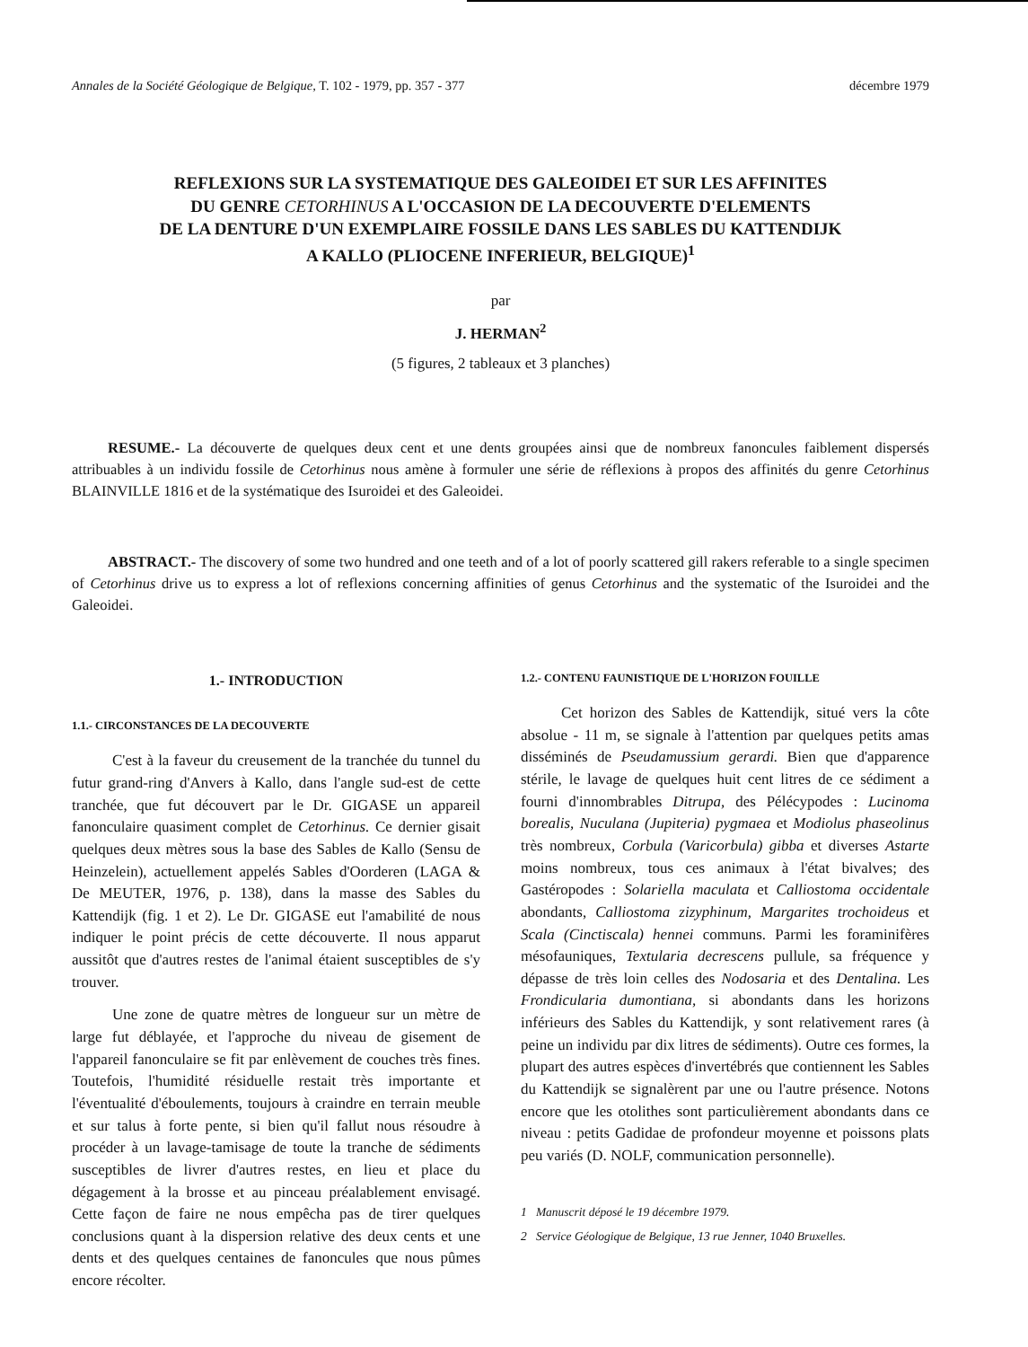Annales de la Société Géologique de Belgique, T. 102 - 1979, pp. 357 - 377 décembre 1979
REFLEXIONS SUR LA SYSTEMATIQUE DES GALEOIDEI ET SUR LES AFFINITES
DU GENRE CETORHINUS A L'OCCASION DE LA DECOUVERTE D'ELEMENTS
DE LA DENTURE D'UN EXEMPLAIRE FOSSILE DANS LES SABLES DU KATTENDIJK
A KALLO (PLIOCENE INFERIEUR, BELGIQUE)<sup>1</sup>
par
J. HERMAN<sup>2</sup>
(5 figures, 2 tableaux et 3 planches)
RESUME.- La découverte de quelques deux cent et une dents groupées ainsi que de nombreux fanoncules faiblement dispersés attribuables à un individu fossile de Cetorhinus nous amène à formuler une série de réflexions à propos des affinités du genre Cetorhinus BLAINVILLE 1816 et de la systématique des Isuroidei et des Galeoidei.
ABSTRACT.- The discovery of some two hundred and one teeth and of a lot of poorly scattered gill rakers referable to a single specimen of Cetorhinus drive us to express a lot of reflexions concerning affinities of genus Cetorhinus and the systematic of the Isuroidei and the Galeoidei.
1.- INTRODUCTION
1.1.- CIRCONSTANCES DE LA DECOUVERTE
C'est à la faveur du creusement de la tranchée du tunnel du futur grand-ring d'Anvers à Kallo, dans l'angle sud-est de cette tranchée, que fut découvert par le Dr. GIGASE un appareil fanonculaire quasiment complet de Cetorhinus. Ce dernier gisait quelques deux mètres sous la base des Sables de Kallo (Sensu de Heinzelein), actuellement appelés Sables d'Oorderen (LAGA & De MEUTER, 1976, p. 138), dans la masse des Sables du Kattendijk (fig. 1 et 2). Le Dr. GIGASE eut l'amabilité de nous indiquer le point précis de cette découverte. Il nous apparut aussitôt que d'autres restes de l'animal étaient susceptibles de s'y trouver.
Une zone de quatre mètres de longueur sur un mètre de large fut déblayée, et l'approche du niveau de gisement de l'appareil fanonculaire se fit par enlèvement de couches très fines. Toutefois, l'humidité résiduelle restait très importante et l'éventualité d'éboulements, toujours à craindre en terrain meuble et sur talus à forte pente, si bien qu'il fallut nous résoudre à procéder à un lavage-tamisage de toute la tranche de sédiments susceptibles de livrer d'autres restes, en lieu et place du dégagement à la brosse et au pinceau préalablement envisagé. Cette façon de faire ne nous empêcha pas de tirer quelques conclusions quant à la dispersion relative des deux cents et une dents et des quelques centaines de fanoncules que nous pûmes encore récolter.
1.2.- CONTENU FAUNISTIQUE DE L'HORIZON FOUILLE
Cet horizon des Sables de Kattendijk, situé vers la côte absolue - 11 m, se signale à l'attention par quelques petits amas disséminés de Pseudamussium gerardi. Bien que d'apparence stérile, le lavage de quelques huit cent litres de ce sédiment a fourni d'innombrables Ditrupa, des Pélécypodes : Lucinoma borealis, Nuculana (Jupiteria) pygmaea et Modiolus phaseolinus très nombreux, Corbula (Varicorbula) gibba et diverses Astarte moins nombreux, tous ces animaux à l'état bivalves; des Gastéropodes : Solariella maculata et Calliostoma occidentale abondants, Calliostoma zizyphinum, Margarites trochoideus et Scala (Cinctiscala) hennei communs. Parmi les foraminifères mésofauniques, Textularia decrescens pullule, sa fréquence y dépasse de très loin celles des Nodosaria et des Dentalina. Les Frondicularia dumontiana, si abondants dans les horizons inférieurs des Sables du Kattendijk, y sont relativement rares (à peine un individu par dix litres de sédiments). Outre ces formes, la plupart des autres espèces d'invertébrés que contiennent les Sables du Kattendijk se signalèrent par une ou l'autre présence. Notons encore que les otolithes sont particulièrement abondants dans ce niveau : petits Gadidae de profondeur moyenne et poissons plats peu variés (D. NOLF, communication personnelle).
1 Manuscrit déposé le 19 décembre 1979.
2 Service Géologique de Belgique, 13 rue Jenner, 1040 Bruxelles.